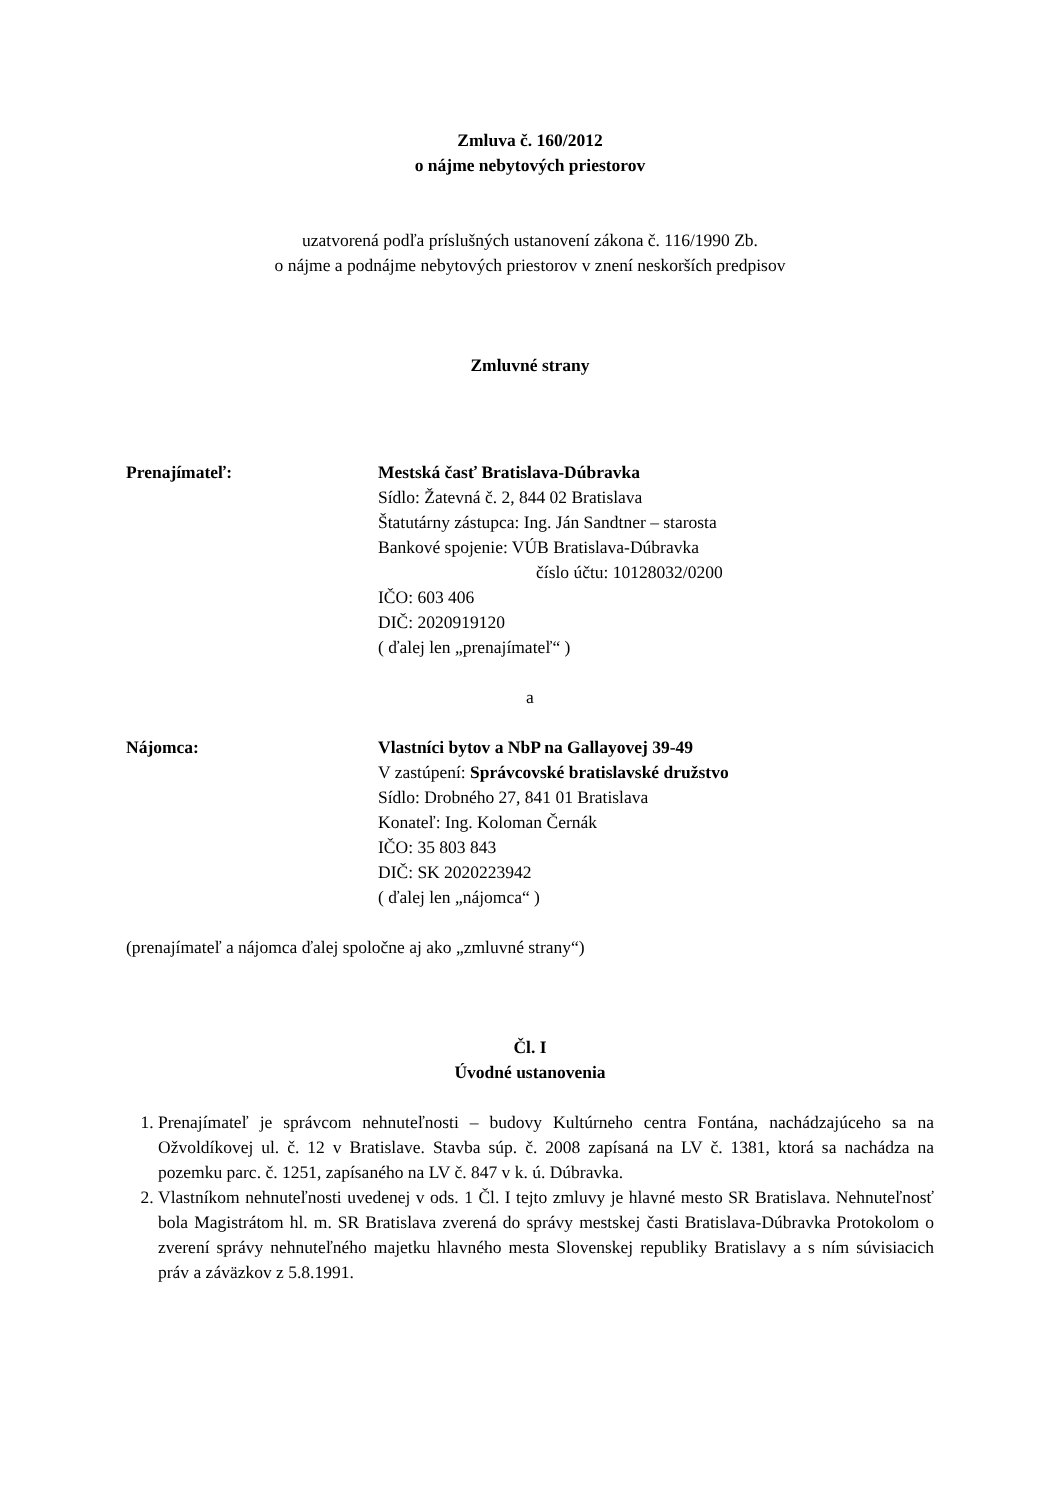Zmluva č. 160/2012
o nájme nebytových priestorov
uzatvorená podľa príslušných ustanovení zákona č. 116/1990 Zb.
o nájme a podnájme nebytových priestorov v znení neskorších predpisov
Zmluvné strany
Prenajímateľ: Mestská časť Bratislava-Dúbravka
Sídlo: Žatevná č. 2, 844 02 Bratislava
Štatutárny zástupca: Ing. Ján Sandtner – starosta
Bankové spojenie: VÚB Bratislava-Dúbravka
číslo účtu: 10128032/0200
IČO: 603 406
DIČ: 2020919120
( ďalej len „prenajímateľ“ )
a
Nájomca: Vlastníci bytov a NbP na Gallayovej 39-49
V zastúpení: Správcovské bratislavské družstvo
Sídlo: Drobného 27, 841 01 Bratislava
Konateľ: Ing. Koloman Černák
IČO: 35 803 843
DIČ: SK 2020223942
( ďalej len „nájomca“ )
(prenajímateľ a nájomca ďalej spoločne aj ako „zmluvné strany“)
Čl. I
Úvodné ustanovenia
1. Prenajímateľ je správcom nehnuteľnosti – budovy Kultúrneho centra Fontána, nachádzajúceho sa na Ožvoldíkovej ul. č. 12 v Bratislave. Stavba súp. č. 2008 zapísaná na LV č. 1381, ktorá sa nachádza na pozemku parc. č. 1251, zapísaného na LV č. 847 v k. ú. Dúbravka.
2. Vlastníkom nehnuteľnosti uvedenej v ods. 1 Čl. I tejto zmluvy je hlavné mesto SR Bratislava. Nehnuteľnosť bola Magistrátom hl. m. SR Bratislava zverená do správy mestskej časti Bratislava-Dúbravka Protokolom o zverení správy nehnuteľného majetku hlavného mesta Slovenskej republiky Bratislavy a s ním súvisiacich práv a záväzkov z 5.8.1991.